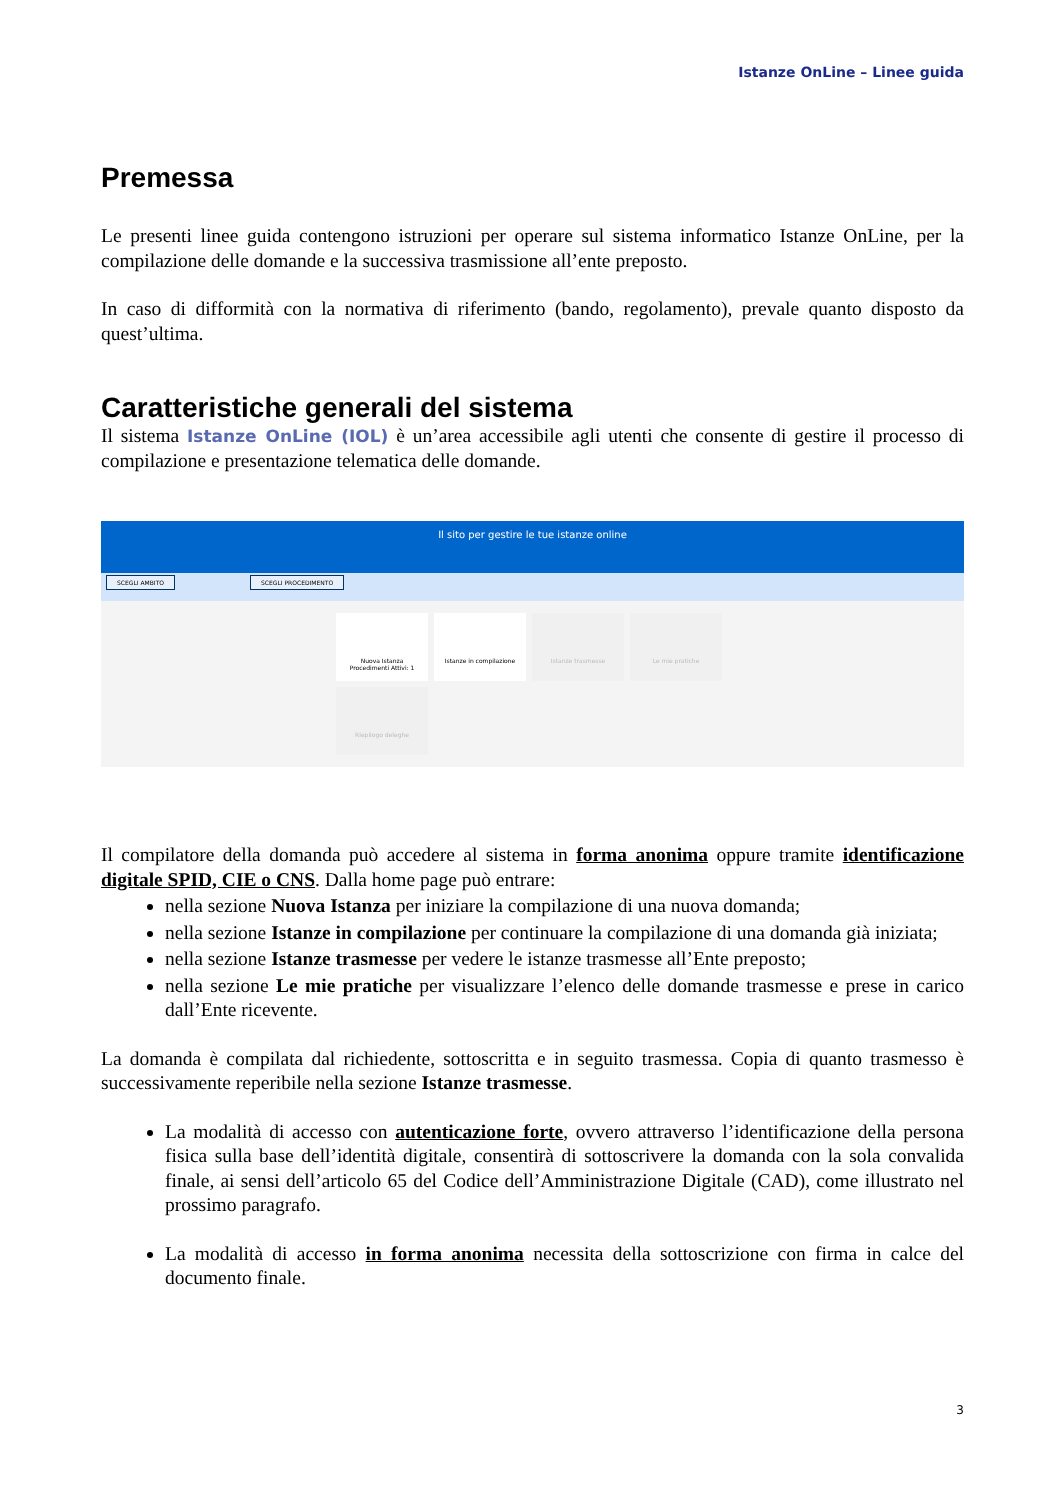Istanze OnLine – Linee guida
Premessa
Le presenti linee guida contengono istruzioni per operare sul sistema informatico Istanze OnLine, per la compilazione delle domande e la successiva trasmissione all’ente preposto.
In caso di difformità con la normativa di riferimento (bando, regolamento), prevale quanto disposto da quest’ultima.
Caratteristiche generali del sistema
Il sistema Istanze OnLine (IOL) è un’area accessibile agli utenti che consente di gestire il processo di compilazione e presentazione telematica delle domande.
Il sito per gestire le tue istanze online
SCEGLI AMBITO SCEGLI PROCEDIMENTO
Nuova Istanza
Procedimenti Attivi: 1
Istanze in compilazione
Istanze trasmesse
Le mie pratiche
Riepilogo deleghe
Il compilatore della domanda può accedere al sistema in forma anonima oppure tramite identificazione digitale SPID, CIE o CNS. Dalla home page può entrare:
nella sezione Nuova Istanza per iniziare la compilazione di una nuova domanda;
nella sezione Istanze in compilazione per continuare la compilazione di una domanda già iniziata;
nella sezione Istanze trasmesse per vedere le istanze trasmesse all’Ente preposto;
nella sezione Le mie pratiche per visualizzare l’elenco delle domande trasmesse e prese in carico dall’Ente ricevente.
La domanda è compilata dal richiedente, sottoscritta e in seguito trasmessa. Copia di quanto trasmesso è successivamente reperibile nella sezione Istanze trasmesse.
La modalità di accesso con autenticazione forte, ovvero attraverso l’identificazione della persona fisica sulla base dell’identità digitale, consentirà di sottoscrivere la domanda con la sola convalida finale, ai sensi dell’articolo 65 del Codice dell’Amministrazione Digitale (CAD), come illustrato nel prossimo paragrafo.
La modalità di accesso in forma anonima necessita della sottoscrizione con firma in calce del documento finale.
3